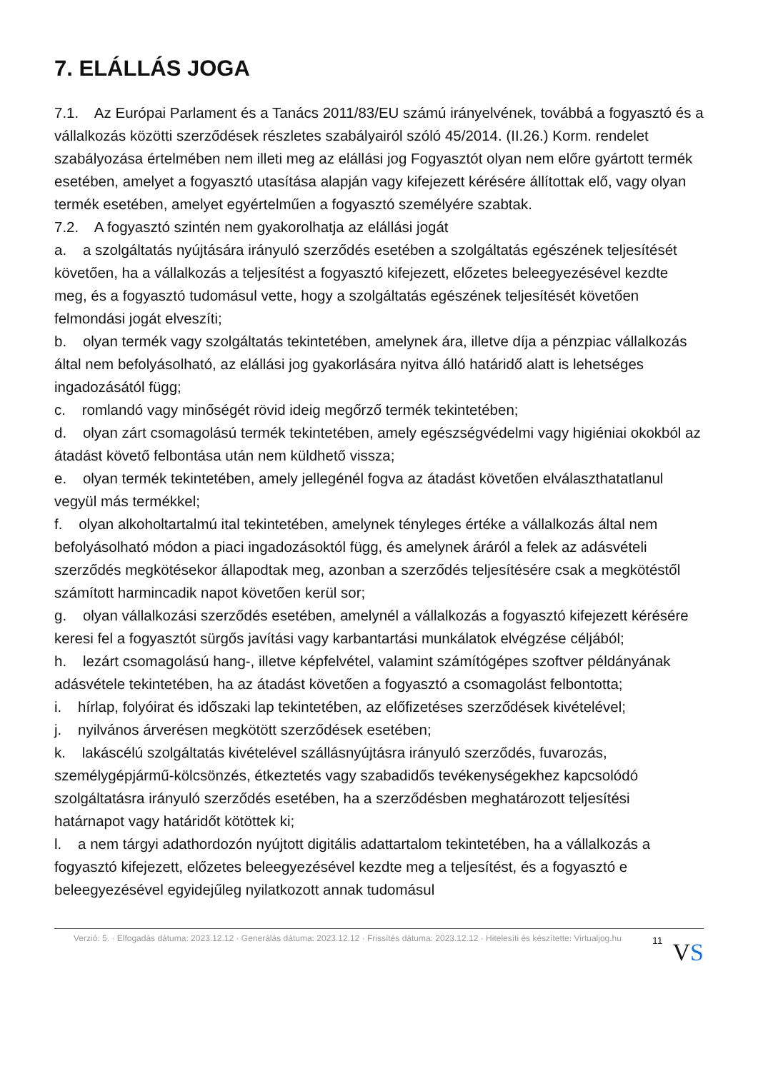7. ELÁLLÁS JOGA
7.1. Az Európai Parlament és a Tanács 2011/83/EU számú irányelvének, továbbá a fogyasztó és a vállalkozás közötti szerződések részletes szabályairól szóló 45/2014. (II.26.) Korm. rendelet szabályozása értelmében nem illeti meg az elállási jog Fogyasztót olyan nem előre gyártott termék esetében, amelyet a fogyasztó utasítása alapján vagy kifejezett kérésére állítottak elő, vagy olyan termék esetében, amelyet egyértelműen a fogyasztó személyére szabtak.
7.2. A fogyasztó szintén nem gyakorolhatja az elállási jogát
a. a szolgáltatás nyújtására irányuló szerződés esetében a szolgáltatás egészének teljesítését követően, ha a vállalkozás a teljesítést a fogyasztó kifejezett, előzetes beleegyezésével kezdte meg, és a fogyasztó tudomásul vette, hogy a szolgáltatás egészének teljesítését követően felmondási jogát elveszíti;
b. olyan termék vagy szolgáltatás tekintetében, amelynek ára, illetve díja a pénzpiac vállalkozás által nem befolyásolható, az elállási jog gyakorlására nyitva álló határidő alatt is lehetséges ingadozásától függ;
c. romlandó vagy minőségét rövid ideig megőrző termék tekintetében;
d. olyan zárt csomagolású termék tekintetében, amely egészségvédelmi vagy higiéniai okokból az átadást követő felbontása után nem küldhető vissza;
e. olyan termék tekintetében, amely jellegénél fogva az átadást követően elválaszthatatlanul vegyül más termékkel;
f. olyan alkoholtartalmú ital tekintetében, amelynek tényleges értéke a vállalkozás által nem befolyásolható módon a piaci ingadozásoktól függ, és amelynek áráról a felek az adásvételi szerződés megkötésekor állapodtak meg, azonban a szerződés teljesítésére csak a megkötéstől számított harmincadik napot követően kerül sor;
g. olyan vállalkozási szerződés esetében, amelynél a vállalkozás a fogyasztó kifejezett kérésére keresi fel a fogyasztót sürgős javítási vagy karbantartási munkálatok elvégzése céljából;
h. lezárt csomagolású hang-, illetve képfelvétel, valamint számítógépes szoftver példányának adásvétele tekintetében, ha az átadást követően a fogyasztó a csomagolást felbontotta;
i. hírlap, folyóirat és időszaki lap tekintetében, az előfizetéses szerződések kivételével;
j. nyilvános árverésen megkötött szerződések esetében;
k. lakáscélú szolgáltatás kivételével szállásnyújtásra irányuló szerződés, fuvarozás, személygépjármű-kölcsönzés, étkeztetés vagy szabadidős tevékenységekhez kapcsolódó szolgáltatásra irányuló szerződés esetében, ha a szerződésben meghatározott teljesítési határnapot vagy határidőt kötöttek ki;
l. a nem tárgyi adathordozón nyújtott digitális adattartalom tekintetében, ha a vállalkozás a fogyasztó kifejezett, előzetes beleegyezésével kezdte meg a teljesítést, és a fogyasztó e beleegyezésével egyidejűleg nyilatkozott annak tudomásul
Verzió: 5. · Elfogadás dátuma: 2023.12.12 · Generálás dátuma: 2023.12.12 · Frissítés dátuma: 2023.12.12 · Hitelesíti és készítette: Virtualjog.hu
11
VS